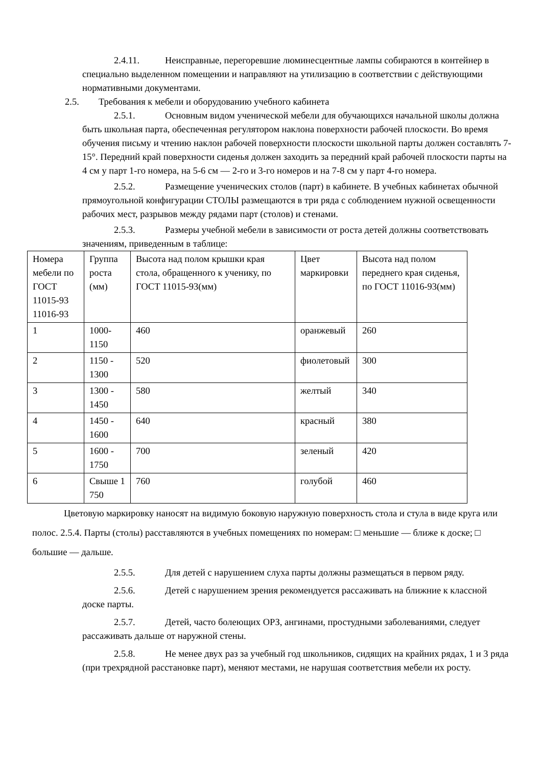2.4.11. Неисправные, перегоревшие люминесцентные лампы собираются в контейнер в специально выделенном помещении и направляют на утилизацию в соответствии с действующими нормативными документами.
2.5. Требования к мебели и оборудованию учебного кабинета
2.5.1. Основным видом ученической мебели для обучающихся начальной школы должна быть школьная парта, обеспеченная регулятором наклона поверхности рабочей плоскости. Во время обучения письму и чтению наклон рабочей поверхности плоскости школьной парты должен составлять 7-15°. Передний край поверхности сиденья должен заходить за передний край рабочей плоскости парты на 4 см у парт 1-го номера, на 5-6 см — 2-го и 3-го номеров и на 7-8 см у парт 4-го номера.
2.5.2. Размещение ученических столов (парт) в кабинете. В учебных кабинетах обычной прямоугольной конфигурации СТОЛЫ размещаются в три ряда с соблюдением нужной освещенности рабочих мест, разрывов между рядами парт (столов) и стенами.
2.5.3. Размеры учебной мебели в зависимости от роста детей должны соответствовать значениям, приведенным в таблице:
| Номера мебели по ГОСТ 11015-93 11016-93 | Группа роста (мм) | Высота над полом крышки края стола, обращенного к ученику, по ГОСТ 11015-93(мм) | Цвет маркировки | Высота над полом переднего края сиденья, по ГОСТ 11016-93(мм) |
| 1 | 1000-1150 | 460 | оранжевый | 260 |
| 2 | 1150 - 1300 | 520 | фиолетовый | 300 |
| 3 | 1300 - 1450 | 580 | желтый | 340 |
| 4 | 1450 - 1600 | 640 | красный | 380 |
| 5 | 1600 - 1750 | 700 | зеленый | 420 |
| 6 | Свыше 1 750 | 760 | голубой | 460 |
Цветовую маркировку наносят на видимую боковую наружную поверхность стола и стула в виде круга или полос. 2.5.4. Парты (столы) расставляются в учебных помещениях по номерам: □ меньшие — ближе к доске; □ большие — дальше.
2.5.5. Для детей с нарушением слуха парты должны размещаться в первом ряду.
2.5.6. Детей с нарушением зрения рекомендуется рассаживать на ближние к классной доске парты.
2.5.7. Детей, часто болеющих ОРЗ, ангинами, простудными заболеваниями, следует рассаживать дальше от наружной стены.
2.5.8. Не менее двух раз за учебный год школьников, сидящих на крайних рядах, 1 и 3 ряда (при трехрядной расстановке парт), меняют местами, не нарушая соответствия мебели их росту.